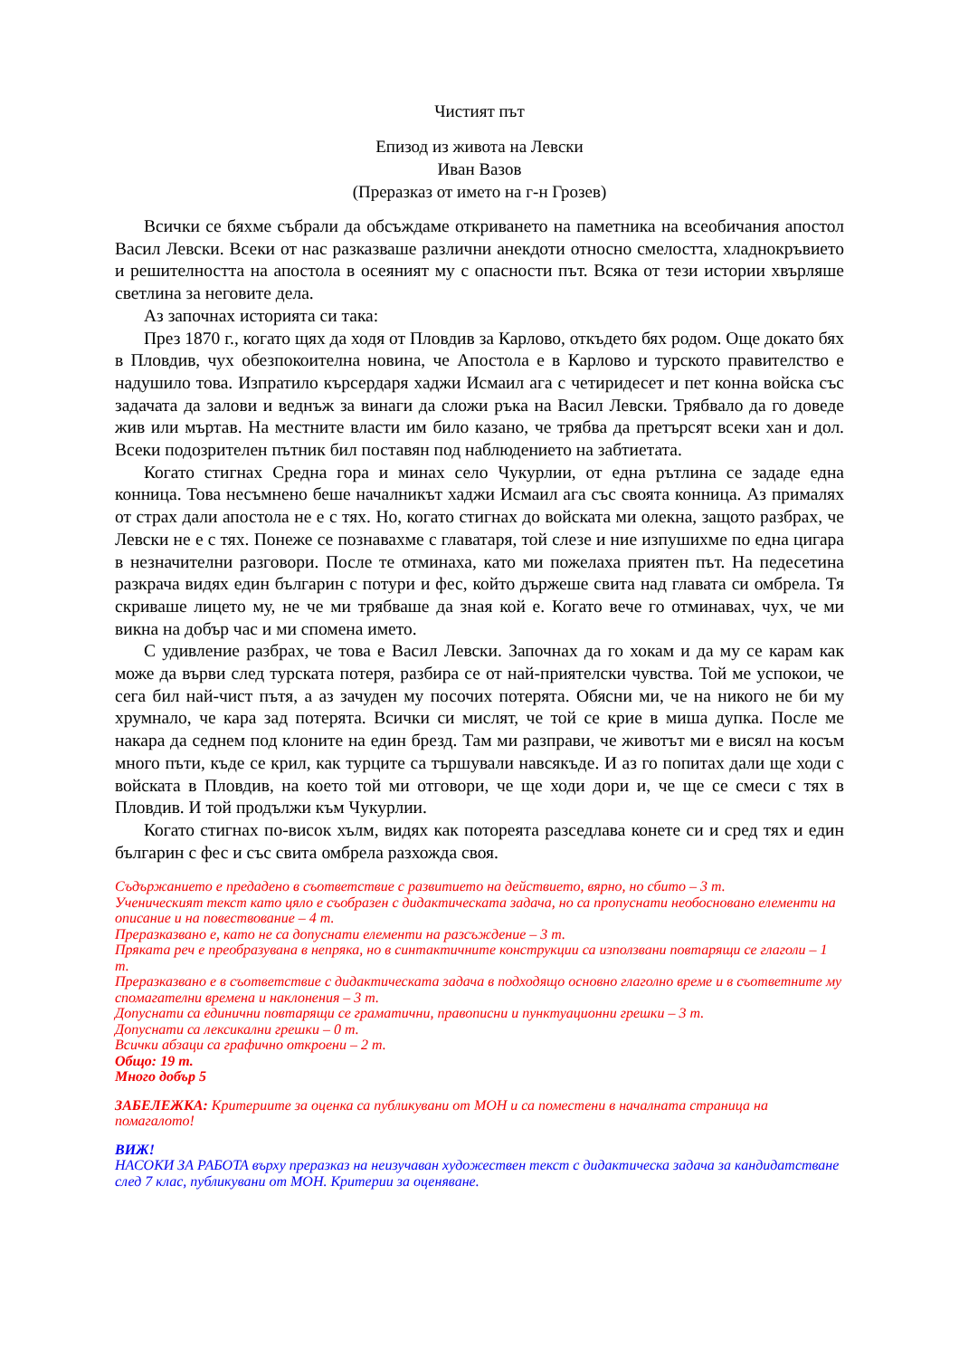Чистият път
Епизод из живота на Левски
Иван Вазов
(Преразказ от името на г-н Грозев)
Всички се бяхме събрали да обсъждаме откриването на паметника на всеобичания апостол Васил Левски. Всеки от нас разказваше различни анекдоти относно смелостта, хладнокръвието и решителността на апостола в осеяният му с опасности път. Всяка от тези истории хвърляше светлина за неговите дела.
Аз започнах историята си така:
През 1870 г., когато щях да ходя от Пловдив за Карлово, откъдето бях родом. Още докато бях в Пловдив, чух обезпокоителна новина, че Апостола е в Карлово и турското правителство е надушило това. Изпратило кърсердаря хаджи Исмаил ага с четиридесет и пет конна войска със задачата да залови и веднъж за винаги да сложи ръка на Васил Левски. Трябвало да го доведе жив или мъртав. На местните власти им било казано, че трябва да претърсят всеки хан и дол. Всеки подозрителен пътник бил поставян под наблюдението на забтиетата.
Когато стигнах Средна гора и минах село Чукурлии, от една рътлина се зададе една конница. Това несъмнено беше началникът хаджи Исмаил ага със своята конница. Аз прималях от страх дали апостола не е с тях. Но, когато стигнах до войската ми олекна, защото разбрах, че Левски не е с тях. Понеже се познавахме с главатаря, той слезе и ние изпушихме по една цигара в незначителни разговори. После те отминаха, като ми пожелаха приятен път. На педесетина разкрача видях един българин с потури и фес, който държеше свита над главата си омбрела. Тя скриваше лицето му, не че ми трябваше да зная кой е. Когато вече го отминавах, чух, че ми викна на добър час и ми спомена името.
С удивление разбрах, че това е Васил Левски. Започнах да го хокам и да му се карам как може да върви след турската потеря, разбира се от най-приятелски чувства. Той ме успокои, че сега бил най-чист пътя, а аз зачуден му посочих потерята. Обясни ми, че на никого не би му хрумнало, че кара зад потерята. Всички си мислят, че той се крие в миша дупка. После ме накара да седнем под клоните на един брезд. Там ми разправи, че животът ми е висял на косъм много пъти, къде се крил, как турците са тършували навсякъде. И аз го попитах дали ще ходи с войската в Пловдив, на което той ми отговори, че ще ходи дори и, че ще се смеси с тях в Пловдив. И той продължи към Чукурлии.
Когато стигнах по-висок хълм, видях как потореята разседлава конете си и сред тях и един българин с фес и със свита омбрела разхожда своя.
Съдържанието е предадено в съответствие с развитието на действието, вярно, но сбито – 3 т.
Ученическият текст като цяло е съобразен с дидактическата задача, но са пропуснати необосновано елементи на описание и на повествование – 4 т.
Преразказвано е, като не са допуснати елементи на разсъждение – 3 т.
Пряката реч е преобразувана в непряка, но в синтактичните конструкции са използвани повтарящи се глаголи – 1 т.
Преразказвано е в съответствие с дидактическата задача в подходящо основно глаголно време и в съответните му спомагателни времена и наклонения – 3 т.
Допуснати са единични повтарящи се граматични, правописни и пунктуационни грешки – 3 т.
Допуснати са лексикални грешки – 0 т.
Всички абзаци са графично откроени – 2 т.
Общо: 19 т.
Много добър 5
ЗАБЕЛЕЖКА: Критериите за оценка са публикувани от МОН и са поместени в началната страница на помагалото!
ВИЖ!
НАСОКИ ЗА РАБОТА върху преразказ на неизучаван художествен текст с дидактическа задача за кандидатстване след 7 клас, публикувани от МОН. Критерии за оценяване.